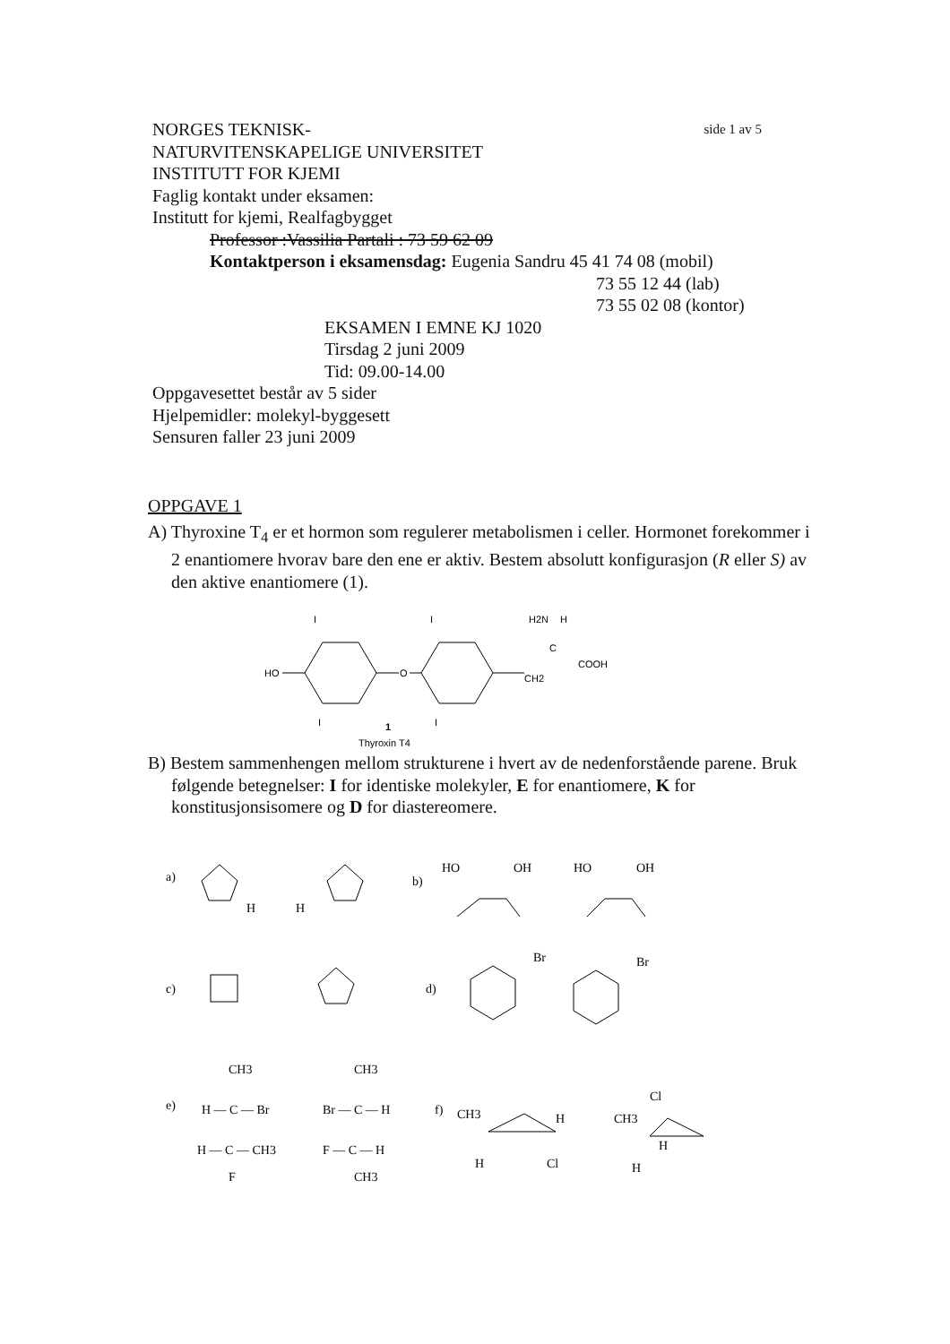NORGES TEKNISK- side 1 av 5
NATURVITENSKAPELIGE UNIVERSITET
INSTITUTT FOR KJEMI
Faglig kontakt under eksamen:
Institutt for kjemi, Realfagbygget
Professor :Vassilia Partali : 73 59 62 09
Kontaktperson i eksamensdag: Eugenia Sandru 45 41 74 08 (mobil)
73 55 12 44 (lab)
73 55 02 08 (kontor)
EKSAMEN I EMNE KJ 1020
Tirsdag 2 juni 2009
Tid: 09.00-14.00
Oppgavesettet består av 5 sider
Hjelpemidler: molekyl-byggesett
Sensuren faller 23 juni 2009
OPPGAVE 1
A) Thyroxine T<sub>4</sub> er et hormon som regulerer metabolismen i celler. Hormonet forekommer i 2 enantiomere hvorav bare den ene er aktiv. Bestem absolutt konfigurasjon (R eller S) av den aktive enantiomere (1).
HO
O
CH2
H2N
H
C
COOH
I
I
I
I
1
Thyroxin T4
B) Bestem sammenhengen mellom strukturene i hvert av de nedenforstående parene. Bruk følgende betegnelser: I for identiske molekyler, E for enantiomere, K for konstitusjonsisomere og D for diastereomere.
a)
H
H
b)
HO
OH
HO
OH
c)
d)
Br
Br
e)
CH3
H — C — Br
H — C — CH3
F
CH3
Br — C — H
F — C — H
CH3
f)
CH3
H
H
Cl
CH3
Cl
H
H